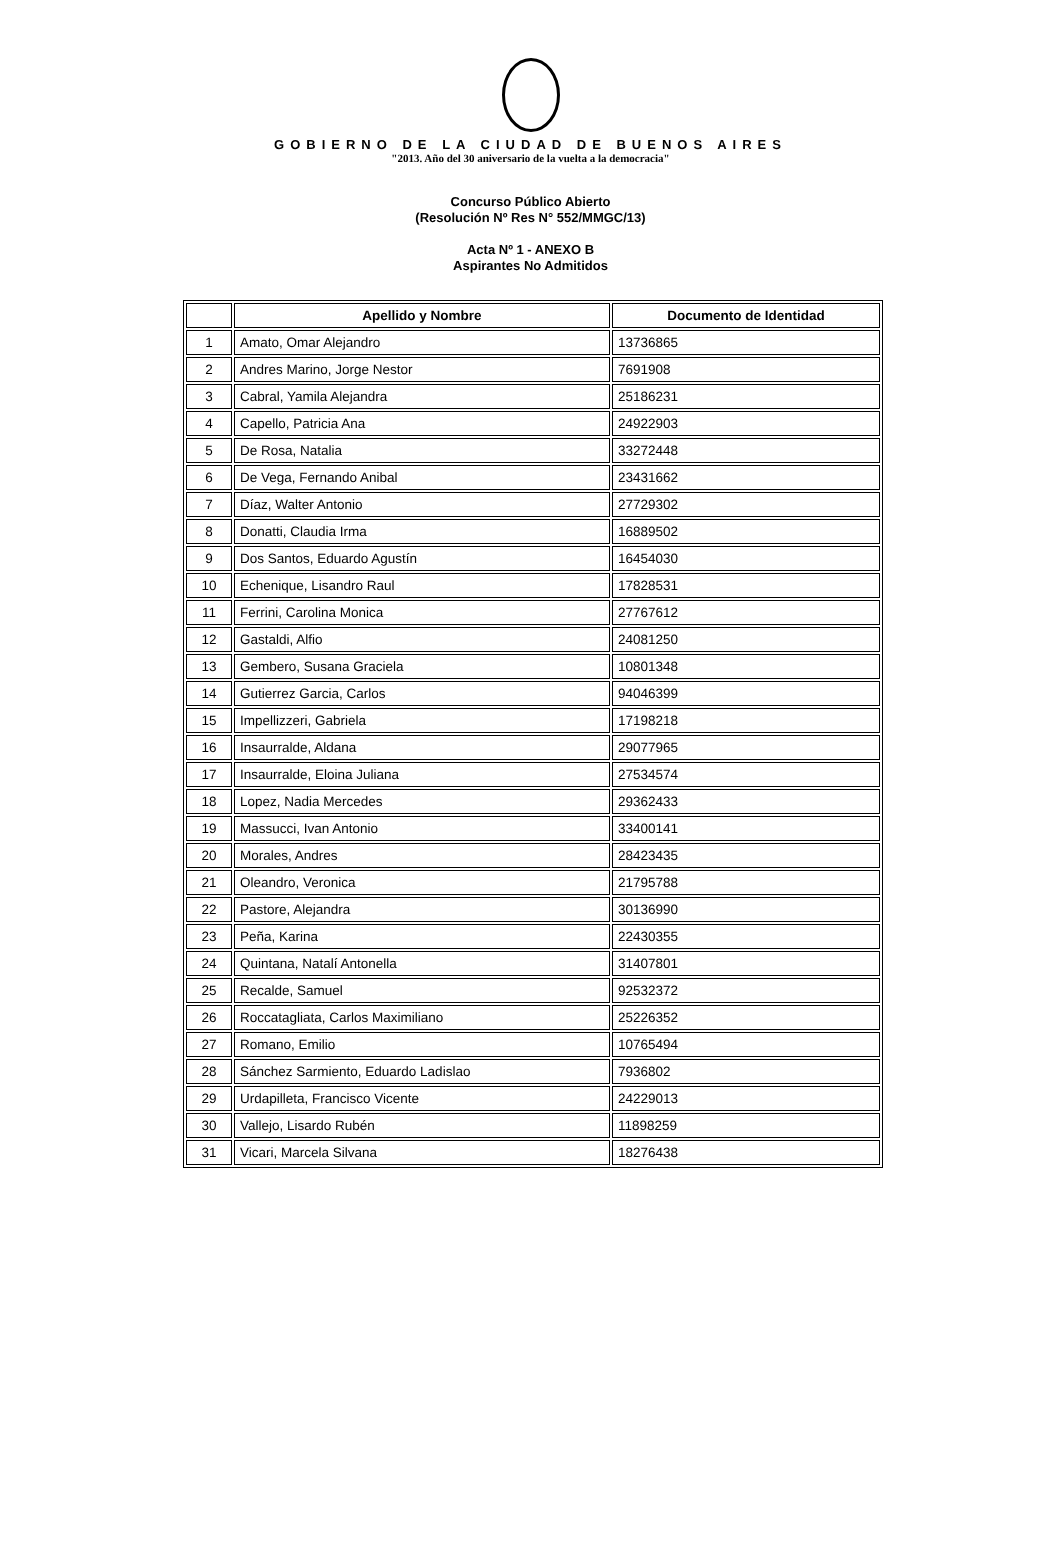GOBIERNO DE LA CIUDAD DE BUENOS AIRES
"2013. Año del 30 aniversario de la vuelta a la democracia"
Concurso Público Abierto
(Resolución Nº Res N° 552/MMGC/13)
Acta Nº 1 - ANEXO B
Aspirantes No Admitidos
| | Apellido y Nombre | Documento de Identidad |
| --- | --- | --- |
| 1 | Amato, Omar Alejandro | 13736865 |
| 2 | Andres Marino, Jorge Nestor | 7691908 |
| 3 | Cabral, Yamila Alejandra | 25186231 |
| 4 | Capello, Patricia Ana | 24922903 |
| 5 | De Rosa, Natalia | 33272448 |
| 6 | De Vega, Fernando Anibal | 23431662 |
| 7 | Díaz, Walter Antonio | 27729302 |
| 8 | Donatti, Claudia Irma | 16889502 |
| 9 | Dos Santos, Eduardo Agustín | 16454030 |
| 10 | Echenique, Lisandro Raul | 17828531 |
| 11 | Ferrini, Carolina Monica | 27767612 |
| 12 | Gastaldi, Alfio | 24081250 |
| 13 | Gembero, Susana Graciela | 10801348 |
| 14 | Gutierrez Garcia, Carlos | 94046399 |
| 15 | Impellizzeri, Gabriela | 17198218 |
| 16 | Insaurralde, Aldana | 29077965 |
| 17 | Insaurralde, Eloina Juliana | 27534574 |
| 18 | Lopez, Nadia Mercedes | 29362433 |
| 19 | Massucci, Ivan Antonio | 33400141 |
| 20 | Morales, Andres | 28423435 |
| 21 | Oleandro, Veronica | 21795788 |
| 22 | Pastore, Alejandra | 30136990 |
| 23 | Peña, Karina | 22430355 |
| 24 | Quintana, Natalí Antonella | 31407801 |
| 25 | Recalde, Samuel | 92532372 |
| 26 | Roccatagliata, Carlos Maximiliano | 25226352 |
| 27 | Romano, Emilio | 10765494 |
| 28 | Sánchez Sarmiento, Eduardo Ladislao | 7936802 |
| 29 | Urdapilleta, Francisco Vicente | 24229013 |
| 30 | Vallejo, Lisardo Rubén | 11898259 |
| 31 | Vicari, Marcela Silvana | 18276438 |